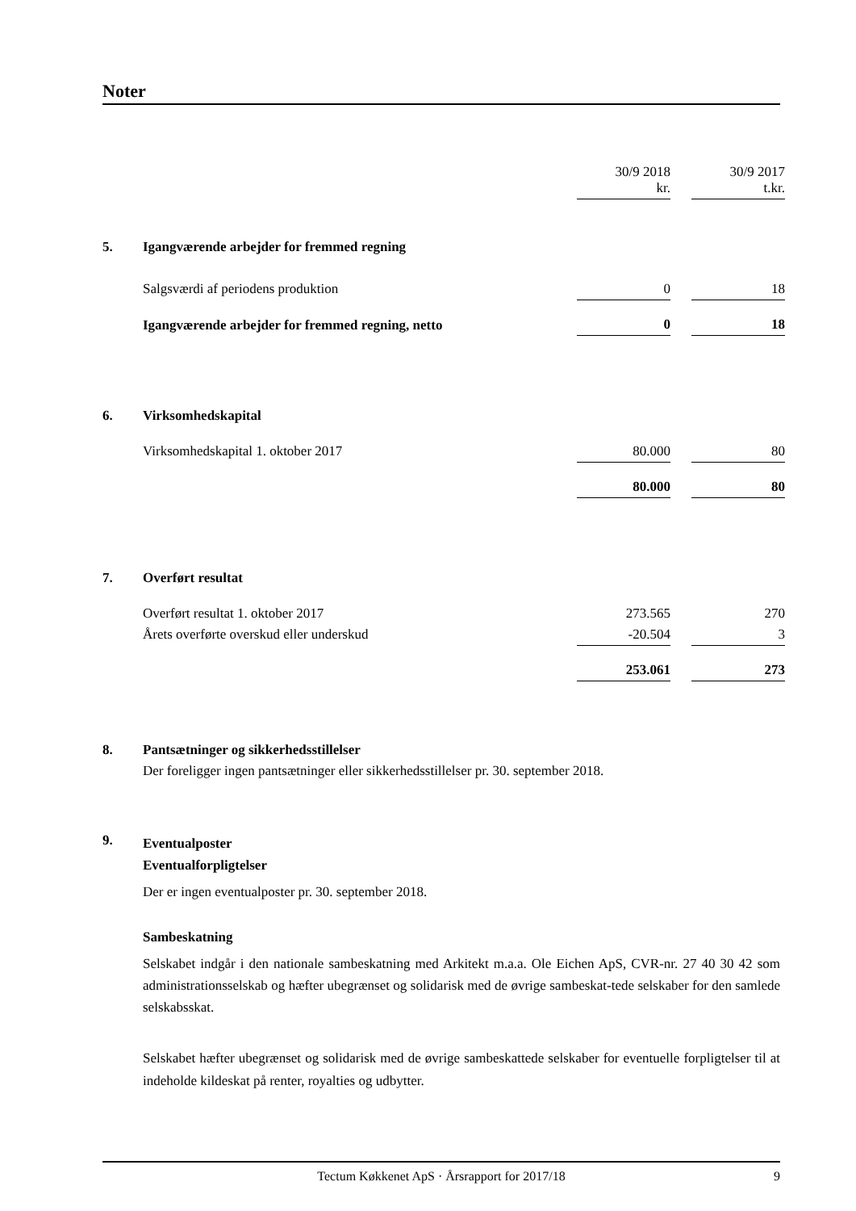Noter
| | | 30/9 2018 kr. | | 30/9 2017 t.kr. |
| 5. | Igangværende arbejder for fremmed regning | | | |
| | Salgsværdi af periodens produktion | 0 | | 18 |
| | Igangværende arbejder for fremmed regning, netto | 0 | | 18 |
| 6. | Virksomhedskapital | | | |
| | Virksomhedskapital 1. oktober 2017 | 80.000 | | 80 |
| | | 80.000 | | 80 |
| 7. | Overført resultat | | | |
| | Overført resultat 1. oktober 2017 | 273.565 | | 270 |
| | Årets overførte overskud eller underskud | -20.504 | | 3 |
| | | 253.061 | | 273 |
8. Pantsætninger og sikkerhedsstillelser
Der foreligger ingen pantsætninger eller sikkerhedsstillelser pr. 30. september 2018.
9.
Eventualposter
Eventualforpligtelser
Der er ingen eventualposter pr. 30. september 2018.
Sambeskatning
Selskabet indgår i den nationale sambeskatning med Arkitekt m.a.a. Ole Eichen ApS, CVR-nr. 27 40 30 42 som administrationsselskab og hæfter ubegrænset og solidarisk med de øvrige sambeskat-tede selskaber for den samlede selskabsskat.
Selskabet hæfter ubegrænset og solidarisk med de øvrige sambeskattede selskaber for eventuelle forpligtelser til at indeholde kildeskat på renter, royalties og udbytter.
Tectum Køkkenet ApS · Årsrapport for 2017/18 9